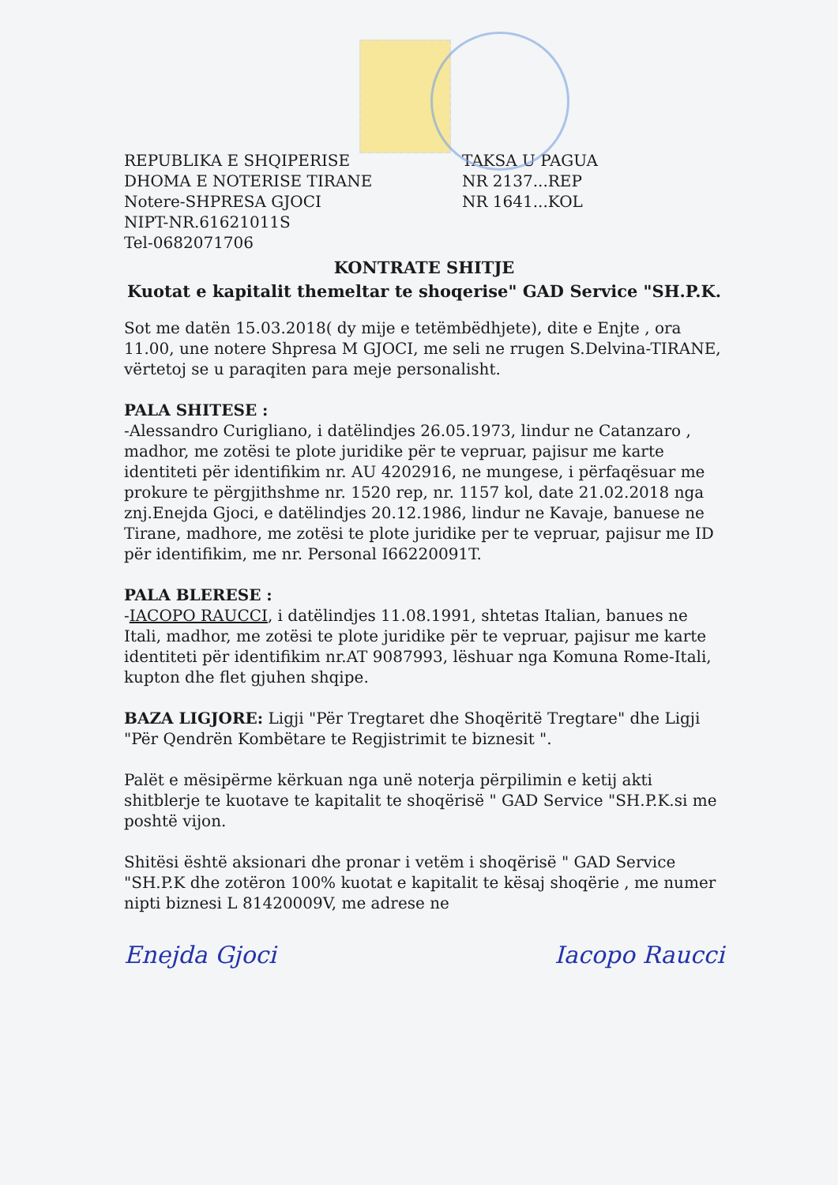REPUBLIKA E SHQIPERISE
DHOMA E NOTERISE TIRANE
Notere-SHPRESA GJOCI
NIPT-NR.61621011S
Tel-0682071706
TAKSA U PAGUA
NR 2137...REP
NR 1641...KOL
KONTRATE SHITJE
Kuotat e kapitalit themeltar te shoqerise" GAD Service "SH.P.K.
Sot me datën 15.03.2018( dy mije e tetëmbëdhjete), dite e Enjte , ora 11.00, une notere Shpresa M GJOCI, me seli ne rrugen S.Delvina-TIRANE, vërtetoj se u paraqiten para meje personalisht.
PALA SHITESE :
-Alessandro Curigliano, i datëlindjes 26.05.1973, lindur ne Catanzaro , madhor, me zotësi te plote juridike për te vepruar, pajisur me karte identiteti për identifikim nr. AU 4202916, ne mungese, i përfaqësuar me prokure te përgjithshme nr. 1520 rep, nr. 1157 kol, date 21.02.2018 nga znj.Enejda Gjoci, e datëlindjes 20.12.1986, lindur ne Kavaje, banuese ne Tirane, madhore, me zotësi te plote juridike per te vepruar, pajisur me ID për identifikim, me nr. Personal I66220091T.
PALA BLERESE :
-IACOPO RAUCCI, i datëlindjes 11.08.1991, shtetas Italian, banues ne Itali, madhor, me zotësi te plote juridike për te vepruar, pajisur me karte identiteti për identifikim nr.AT 9087993, lëshuar nga Komuna Rome-Itali, kupton dhe flet gjuhen shqipe.
BAZA LIGJORE: Ligji "Për Tregtaret dhe Shoqëritë Tregtare" dhe Ligji "Për Qendrën Kombëtare te Regjistrimit te biznesit ".
Palët e mësipërme kërkuan nga unë noterja përpilimin e ketij akti shitblerje te kuotave te kapitalit te shoqërisë " GAD Service "SH.P.K.si me poshtë vijon.
Shitësi është aksionari dhe pronar i vetëm i shoqërisë " GAD Service "SH.P.K dhe zotëron 100% kuotat e kapitalit te kësaj shoqërie , me numer nipti biznesi L 81420009V, me adrese ne
Enejda Gjoci Iacopo Raucci